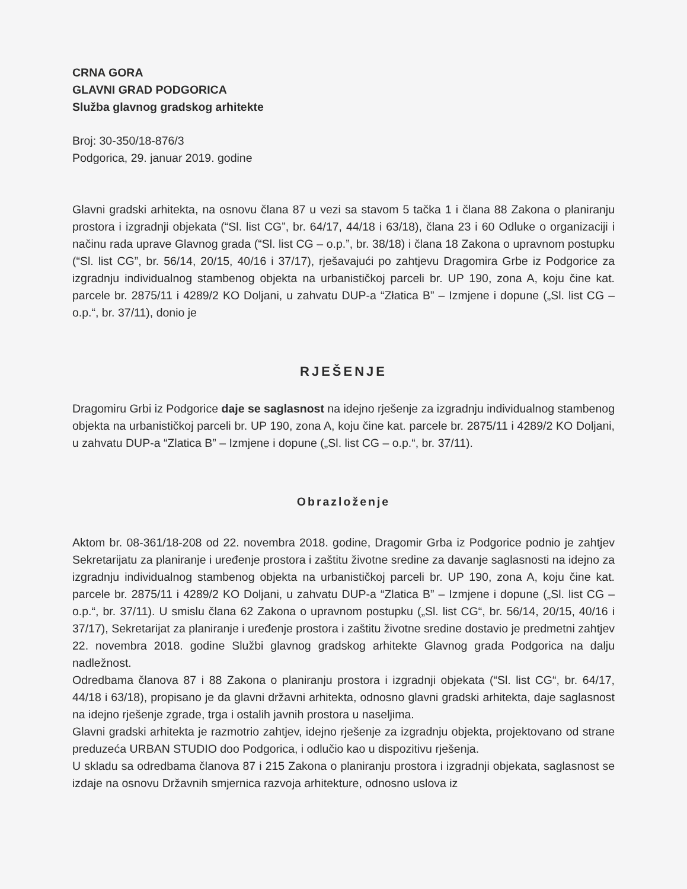CRNA GORA
GLAVNI GRAD PODGORICA
Služba glavnog gradskog arhitekte
Broj: 30-350/18-876/3
Podgorica, 29. januar 2019. godine
Glavni gradski arhitekta, na osnovu člana 87 u vezi sa stavom 5 tačka 1 i člana 88 Zakona o planiranju prostora i izgradnji objekata (“Sl. list CG”, br. 64/17, 44/18 i 63/18), člana 23 i 60 Odluke o organizaciji i načinu rada uprave Glavnog grada (“Sl. list CG – o.p.”, br. 38/18) i člana 18 Zakona o upravnom postupku (“Sl. list CG”, br. 56/14, 20/15, 40/16 i 37/17), rješavajući po zahtjevu Dragomira Grbe iz Podgorice za izgradnju individualnog stambenog objekta na urbanističkoj parceli br. UP 190, zona A, koju čine kat. parcele br. 2875/11 i 4289/2 KO Doljani, u zahvatu DUP-a “Złatica B” – Izmjene i dopune („Sl. list CG – o.p.“, br. 37/11), donio je
RJEŠENJE
Dragomiru Grbi iz Podgorice daje se saglasnost na idejno rješenje za izgradnju individualnog stambenog objekta na urbanističkoj parceli br. UP 190, zona A, koju čine kat. parcele br. 2875/11 i 4289/2 KO Doljani, u zahvatu DUP-a “Zlatica B” – Izmjene i dopune („Sl. list CG – o.p.“, br. 37/11).
Obrazloženje
Aktom br. 08-361/18-208 od 22. novembra 2018. godine, Dragomir Grba iz Podgorice podnio je zahtjev Sekretarijatu za planiranje i uređenje prostora i zaštitu životne sredine za davanje saglasnosti na idejno za izgradnju individualnog stambenog objekta na urbanističkoj parceli br. UP 190, zona A, koju čine kat. parcele br. 2875/11 i 4289/2 KO Doljani, u zahvatu DUP-a “Zlatica B” – Izmjene i dopune („Sl. list CG – o.p.“, br. 37/11). U smislu člana 62 Zakona o upravnom postupku („Sl. list CG“, br. 56/14, 20/15, 40/16 i 37/17), Sekretarijat za planiranje i uređenje prostora i zaštitu životne sredine dostavio je predmetni zahtjev 22. novembra 2018. godine Službi glavnog gradskog arhitekte Glavnog grada Podgorica na dalju nadležnost.
Odredbama članova 87 i 88 Zakona o planiranju prostora i izgradnji objekata (“Sl. list CG“, br. 64/17, 44/18 i 63/18), propisano je da glavni državni arhitekta, odnosno glavni gradski arhitekta, daje saglasnost na idejno rješenje zgrade, trga i ostalih javnih prostora u naseljima.
Glavni gradski arhitekta je razmotrio zahtjev, idejno rješenje za izgradnju objekta, projektovano od strane preduzeća URBAN STUDIO doo Podgorica, i odlučio kao u dispozitivu rješenja.
U skladu sa odredbama članova 87 i 215 Zakona o planiranju prostora i izgradnji objekata, saglasnost se izdaje na osnovu Državnih smjernica razvoja arhitekture, odnosno uslova iz